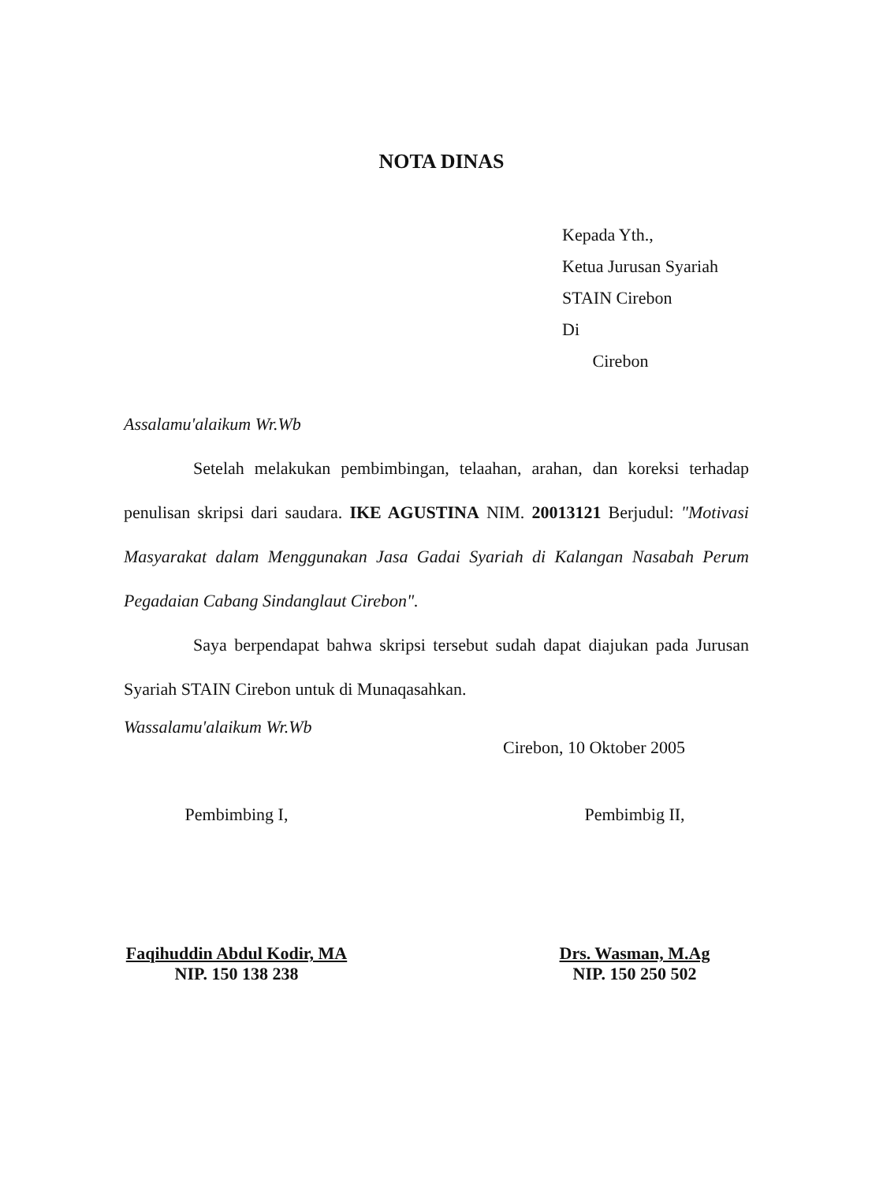NOTA DINAS
Kepada Yth.,
Ketua Jurusan Syariah
STAIN Cirebon
Di
Cirebon
Assalamu'alaikum Wr.Wb
Setelah melakukan pembimbingan, telaahan, arahan, dan koreksi terhadap penulisan skripsi dari saudara. IKE AGUSTINA NIM. 20013121 Berjudul: "Motivasi Masyarakat dalam Menggunakan Jasa Gadai Syariah di Kalangan Nasabah Perum Pegadaian Cabang Sindanglaut Cirebon".
Saya berpendapat bahwa skripsi tersebut sudah dapat diajukan pada Jurusan Syariah STAIN Cirebon untuk di Munaqasahkan.
Wassalamu'alaikum Wr.Wb
Cirebon, 10 Oktober 2005
Pembimbing I,
Faqihuddin Abdul Kodir, MA
NIP. 150 138 238
Pembimbig II,
Drs. Wasman, M.Ag
NIP. 150 250 502